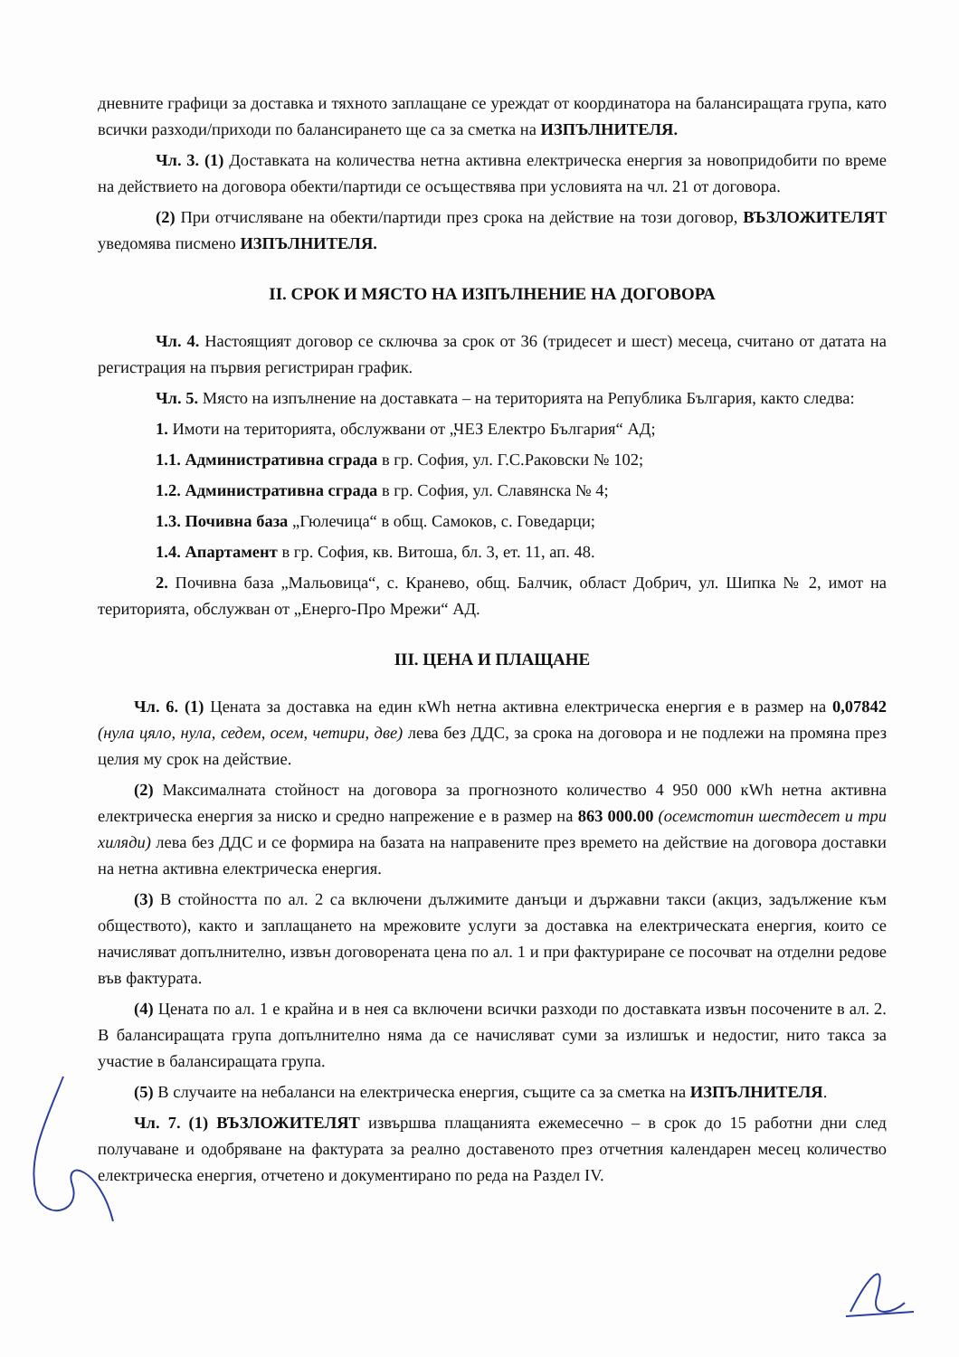дневните графици за доставка и тяхното заплащане се уреждат от координатора на балансиращата група, като всички разходи/приходи по балансирането ще са за сметка на ИЗПЪЛНИТЕЛЯ.
Чл. 3. (1) Доставката на количества нетна активна електрическа енергия за новопридобити по време на действието на договора обекти/партиди се осъществява при условията на чл. 21 от договора.
(2) При отчисляване на обекти/партиди през срока на действие на този договор, ВЪЗЛОЖИТЕЛЯТ уведомява писмено ИЗПЪЛНИТЕЛЯ.
II. СРОК И МЯСТО НА ИЗПЪЛНЕНИЕ НА ДОГОВОРА
Чл. 4. Настоящият договор се сключва за срок от 36 (тридесет и шест) месеца, считано от датата на регистрация на първия регистриран график.
Чл. 5. Място на изпълнение на доставката – на територията на Република България, както следва:
1. Имоти на територията, обслужвани от „ЧЕЗ Електро България“ АД;
1.1. Административна сграда в гр. София, ул. Г.С.Раковски № 102;
1.2. Административна сграда в гр. София, ул. Славянска № 4;
1.3. Почивна база „Гюлечица“ в общ. Самоков, с. Говедарци;
1.4. Апартамент в гр. София, кв. Витоша, бл. 3, ет. 11, ап. 48.
2. Почивна база „Мальовица“, с. Кранево, общ. Балчик, област Добрич, ул. Шипка № 2, имот на територията, обслужван от „Енерго-Про Мрежи“ АД.
III. ЦЕНА И ПЛАЩАНЕ
Чл. 6. (1) Цената за доставка на един кWh нетна активна електрическа енергия е в размер на 0,07842 (нула цяло, нула, седем, осем, четири, две) лева без ДДС, за срока на договора и не подлежи на промяна през целия му срок на действие.
(2) Максималната стойност на договора за прогнозното количество 4 950 000 кWh нетна активна електрическа енергия за ниско и средно напрежение е в размер на 863 000.00 (осемстотин шестдесет и три хиляди) лева без ДДС и се формира на базата на направените през времето на действие на договора доставки на нетна активна електрическа енергия.
(3) В стойността по ал. 2 са включени дължимите данъци и държавни такси (акциз, задължение към обществото), както и заплащането на мрежовите услуги за доставка на електрическата енергия, които се начисляват допълнително, извън договорената цена по ал. 1 и при фактуриране се посочват на отделни редове във фактурата.
(4) Цената по ал. 1 е крайна и в нея са включени всички разходи по доставката извън посочените в ал. 2. В балансиращата група допълнително няма да се начисляват суми за излишък и недостиг, нито такса за участие в балансиращата група.
(5) В случаите на небаланси на електрическа енергия, същите са за сметка на ИЗПЪЛНИТЕЛЯ.
Чл. 7. (1) ВЪЗЛОЖИТЕЛЯТ извършва плащанията ежемесечно – в срок до 15 работни дни след получаване и одобряване на фактурата за реално доставеното през отчетния календарен месец количество електрическа енергия, отчетено и документирано по реда на Раздел IV.